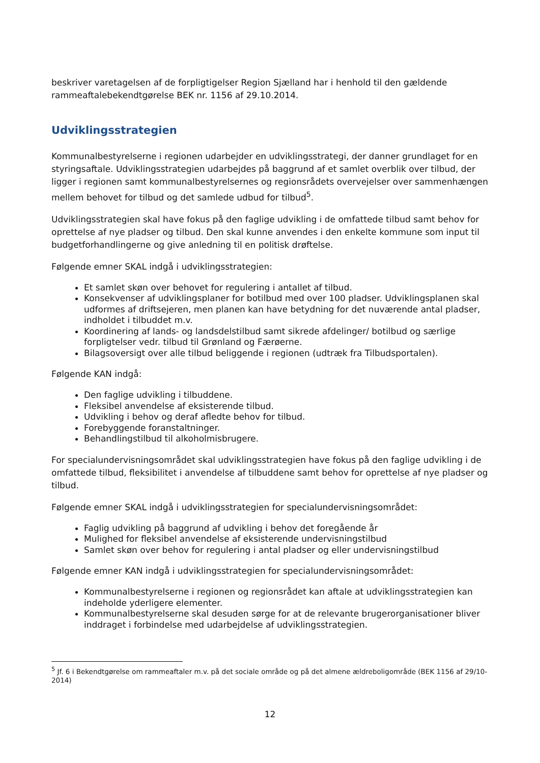beskriver varetagelsen af de forpligtigelser Region Sjælland har i henhold til den gældende rammeaftalebekendtgørelse BEK nr. 1156 af 29.10.2014.
Udviklingsstrategien
Kommunalbestyrelserne i regionen udarbejder en udviklingsstrategi, der danner grundlaget for en styringsaftale. Udviklingsstrategien udarbejdes på baggrund af et samlet overblik over tilbud, der ligger i regionen samt kommunalbestyrelsernes og regionsrådets overvejelser over sammenhængen mellem behovet for tilbud og det samlede udbud for tilbud<sup>5</sup>.
Udviklingsstrategien skal have fokus på den faglige udvikling i de omfattede tilbud samt behov for oprettelse af nye pladser og tilbud. Den skal kunne anvendes i den enkelte kommune som input til budgetforhandlingerne og give anledning til en politisk drøftelse.
Følgende emner SKAL indgå i udviklingsstrategien:
Et samlet skøn over behovet for regulering i antallet af tilbud.
Konsekvenser af udviklingsplaner for botilbud med over 100 pladser. Udviklingsplanen skal udformes af driftsejeren, men planen kan have betydning for det nuværende antal pladser, indholdet i tilbuddet m.v.
Koordinering af lands- og landsdelstilbud samt sikrede afdelinger/ botilbud og særlige forpligtelser vedr. tilbud til Grønland og Færøerne.
Bilagsoversigt over alle tilbud beliggende i regionen (udtræk fra Tilbudsportalen).
Følgende KAN indgå:
Den faglige udvikling i tilbuddene.
Fleksibel anvendelse af eksisterende tilbud.
Udvikling i behov og deraf afledte behov for tilbud.
Forebyggende foranstaltninger.
Behandlingstilbud til alkoholmisbrugere.
For specialundervisningsområdet skal udviklingsstrategien have fokus på den faglige udvikling i de omfattede tilbud, fleksibilitet i anvendelse af tilbuddene samt behov for oprettelse af nye pladser og tilbud.
Følgende emner SKAL indgå i udviklingsstrategien for specialundervisningsområdet:
Faglig udvikling på baggrund af udvikling i behov det foregående år
Mulighed for fleksibel anvendelse af eksisterende undervisningstilbud
Samlet skøn over behov for regulering i antal pladser og eller undervisningstilbud
Følgende emner KAN indgå i udviklingsstrategien for specialundervisningsområdet:
Kommunalbestyrelserne i regionen og regionsrådet kan aftale at udviklingsstrategien kan indeholde yderligere elementer.
Kommunalbestyrelserne skal desuden sørge for at de relevante brugerorganisationer bliver inddraget i forbindelse med udarbejdelse af udviklingsstrategien.
<sup>5</sup> Jf. 6 i Bekendtgørelse om rammeaftaler m.v. på det sociale område og på det almene ældreboligområde (BEK 1156 af 29/10-2014)
12